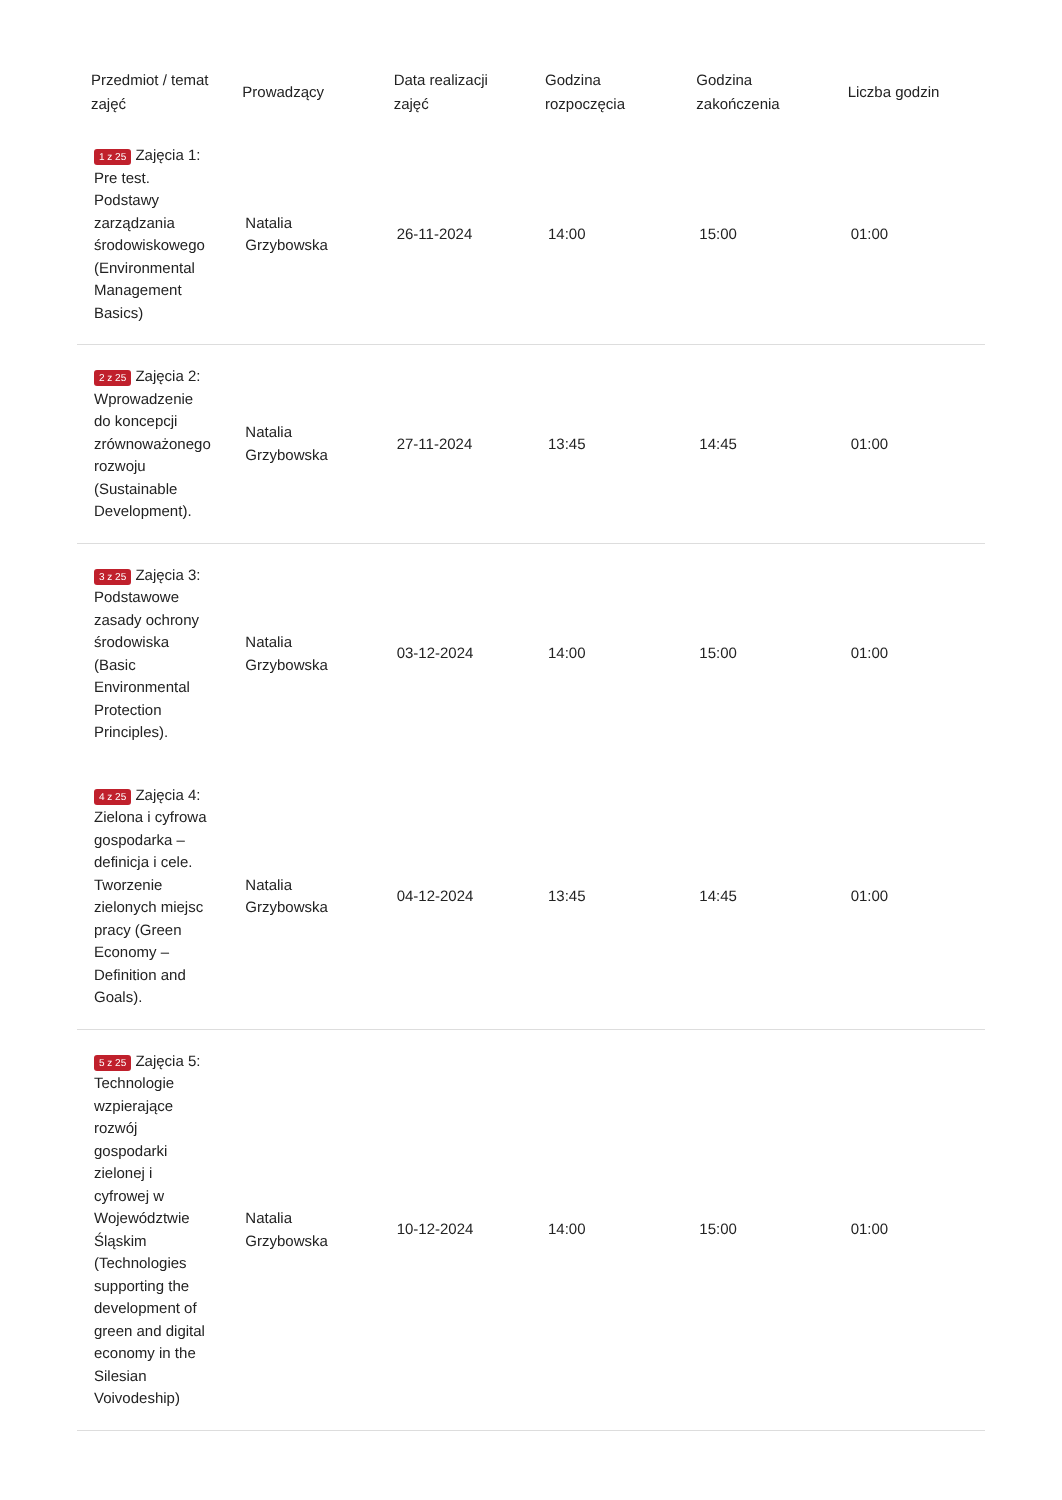| Przedmiot / temat zajęć | Prowadzący | Data realizacji zajęć | Godzina rozpoczęcia | Godzina zakończenia | Liczba godzin |
| --- | --- | --- | --- | --- | --- |
| 1 z 25 Zajęcia 1: Pre test. Podstawy zarządzania środowiskowego (Environmental Management Basics) | Natalia Grzybowska | 26-11-2024 | 14:00 | 15:00 | 01:00 |
| 2 z 25 Zajęcia 2: Wprowadzenie do koncepcji zrównoważonego rozwoju (Sustainable Development). | Natalia Grzybowska | 27-11-2024 | 13:45 | 14:45 | 01:00 |
| 3 z 25 Zajęcia 3: Podstawowe zasady ochrony środowiska (Basic Environmental Protection Principles). | Natalia Grzybowska | 03-12-2024 | 14:00 | 15:00 | 01:00 |
| 4 z 25 Zajęcia 4: Zielona i cyfrowa gospodarka – definicja i cele. Tworzenie zielonych miejsc pracy (Green Economy – Definition and Goals). | Natalia Grzybowska | 04-12-2024 | 13:45 | 14:45 | 01:00 |
| 5 z 25 Zajęcia 5: Technologie wzpierające rozwój gospodarki zielonej i cyfrowej w Województwie Śląskim (Technologies supporting the development of green and digital economy in the Silesian Voivodeship) | Natalia Grzybowska | 10-12-2024 | 14:00 | 15:00 | 01:00 |